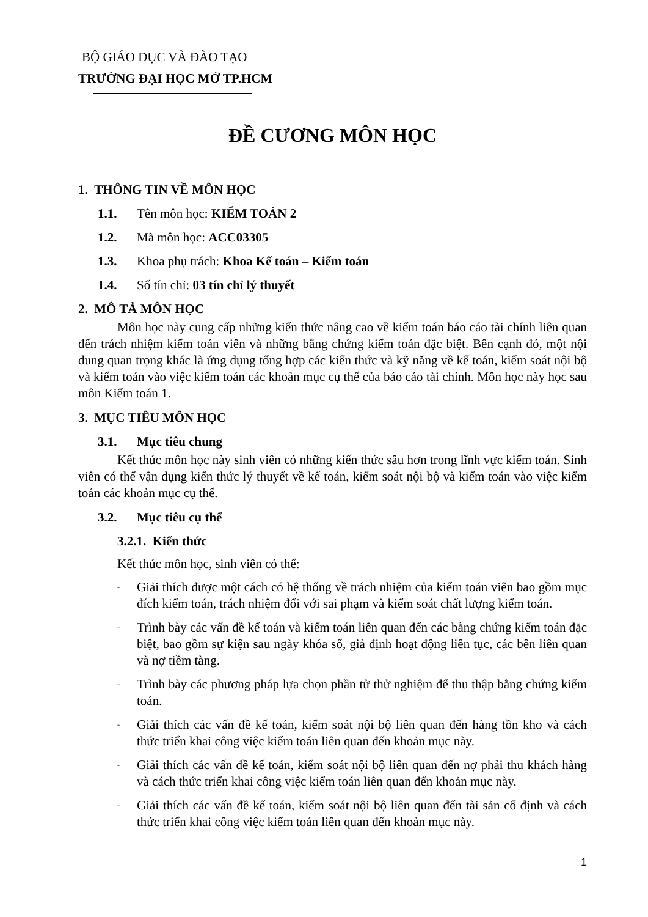BỘ GIÁO DỤC VÀ ĐÀO TẠO
TRƯỜNG ĐẠI HỌC MỞ TP.HCM
ĐỀ CƯƠNG MÔN HỌC
1. THÔNG TIN VỀ MÔN HỌC
1.1. Tên môn học: KIỂM TOÁN 2
1.2. Mã môn học: ACC03305
1.3. Khoa phụ trách: Khoa Kế toán – Kiểm toán
1.4. Số tín chỉ: 03 tín chỉ lý thuyết
2. MÔ TẢ MÔN HỌC
Môn học này cung cấp những kiến thức nâng cao về kiểm toán báo cáo tài chính liên quan đến trách nhiệm kiểm toán viên và những bằng chứng kiểm toán đặc biệt. Bên cạnh đó, một nội dung quan trọng khác là ứng dụng tổng hợp các kiến thức và kỹ năng về kế toán, kiểm soát nội bộ và kiểm toán vào việc kiểm toán các khoản mục cụ thể của báo cáo tài chính. Môn học này học sau môn Kiểm toán 1.
3. MỤC TIÊU MÔN HỌC
3.1. Mục tiêu chung
Kết thúc môn học này sinh viên có những kiến thức sâu hơn trong lĩnh vực kiểm toán. Sinh viên có thể vận dụng kiến thức lý thuyết về kế toán, kiểm soát nội bộ và kiểm toán vào việc kiểm toán các khoản mục cụ thể.
3.2. Mục tiêu cụ thể
3.2.1. Kiến thức
Kết thúc môn học, sinh viên có thể:
- Giải thích được một cách có hệ thống về trách nhiệm của kiểm toán viên bao gồm mục đích kiểm toán, trách nhiệm đối với sai phạm và kiểm soát chất lượng kiểm toán.
- Trình bày các vấn đề kế toán và kiểm toán liên quan đến các bằng chứng kiểm toán đặc biệt, bao gồm sự kiện sau ngày khóa sổ, giả định hoạt động liên tục, các bên liên quan và nợ tiềm tàng.
- Trình bày các phương pháp lựa chọn phần tử thử nghiệm để thu thập bằng chứng kiểm toán.
- Giải thích các vấn đề kế toán, kiểm soát nội bộ liên quan đến hàng tồn kho và cách thức triển khai công việc kiểm toán liên quan đến khoản mục này.
- Giải thích các vấn đề kế toán, kiểm soát nội bộ liên quan đến nợ phải thu khách hàng và cách thức triển khai công việc kiểm toán liên quan đến khoản mục này.
- Giải thích các vấn đề kế toán, kiểm soát nội bộ liên quan đến tài sản cố định và cách thức triển khai công việc kiểm toán liên quan đến khoản mục này.
1